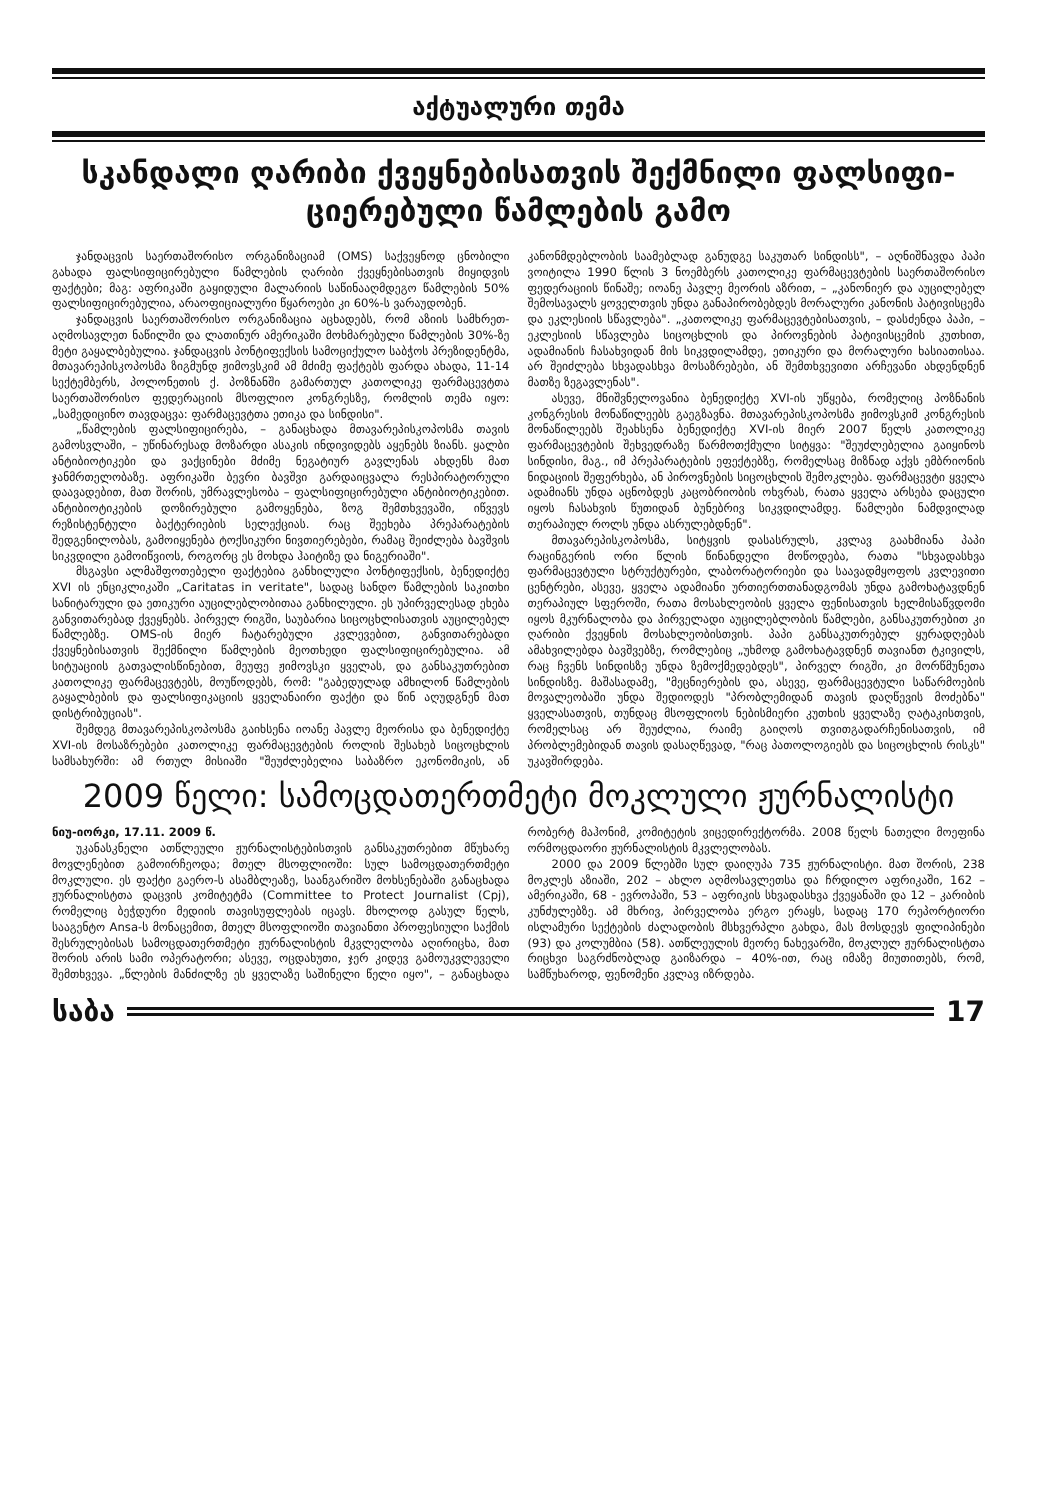აქტუალური თემა
სკანდალი ღარიბი ქვეყნებისათვის შექმნილი ფალსიფი-ციერებული წამლების გამო
ჯანდაცვის საერთაშორისო ორგანიზაციამ (OMS) საქვეყნოდ ცნობილი გახადა ფალსიფიცირებული წამლების ღარიბი ქვეყნებისათვის მიყიდვის ფაქტები; მაგ: აფრიკაში გაყიდული მალარიის საწინააღმდეგო წამლების 50% ფალსიფიცირებულია, არაოფიციალური წყაროები კი 60%-ს ვარაუდობენ.
ჯანდაცვის საერთაშორისო ორგანიზაცია აცხადებს, რომ აზიის სამხრეთ-აღმოსავლეთ ნაწილში და ლათინურ ამერიკაში მოხმარებული წამლების 30%-ზე მეტი გაყალბებულია. ჯანდაცვის პონტიფექსის სამოციქულო საბჭოს პრეზიდენტმა, მთავარეპისკოპოსმა ზიგმუნდ ჟიმოვსკიმ ამ მძიმე ფაქტებს ფარდა ახადა, 11-14 სექტემბერს, პოლონეთის ქ. პოზნანში გამართულ კათოლიკე ფარმაცევტთა საერთაშორისო ფედერაციის მსოფლიო კონგრესზე, რომლის თემა იყო: „სამედიცინო თავდაცვა: ფარმაცევტთა ეთიკა და სინდისი".
„წამლების ფალსიფიცირება, – განაცხადა მთავარეპისკოპოსმა თავის გამოსვლაში, – უწინარესად მოზარდი ასაკის ინდივიდებს აყენებს ზიანს. ყალბი ანტიბიოტიკები და ვაქცინები მძიმე ნეგატიურ გავლენას ახდენს მათ ჯანმრთელობაზე. აფრიკაში ბევრი ბავშვი გარდაიცვალა რესპირატორული დაავადებით, მათ შორის, უმრავლესობა – ფალსიფიცირებული ანტიბიოტიკებით. ანტიბიოტიკების დოზირებული გამოყენება, ზოგ შემთხვევაში, იწვევს რეზისტენტული ბაქტერიების სელექციას. რაც შეეხება პრეპარატების შედგენილობას, გამოიყენება ტოქსიკური ნივთიერებები, რამაც შეიძლება ბავშვის სიკვდილი გამოიწვიოს, როგორც ეს მოხდა ჰაიტიზე და ნიგერიაში".
მსგავსი ალმაშფოთებელი ფაქტებია განხილული პონტიფექსის, ბენედიქტე XVI ის ენციკლიკაში „Caritatas in veritate", სადაც სანდო წამლების საკითხი სანიტარული და ეთიკური აუცილებლობითაა განხილული. ეს უპირველესად ეხება განვითარებად ქვეყნებს. პირველ რიგში, საუბარია სიცოცხლისათვის აუცილებელ წამლებზე. OMS-ის მიერ ჩატარებული კვლევებით, განვითარებადი ქვეყნებისათვის შექმნილი წამლების მეოთხედი ფალსიფიცირებულია. ამ სიტუაციის გათვალისწინებით, მეუფე ჟიმოვსკი ყველას, და განსაკუთრებით კათოლიკე ფარმაცევტებს, მოუწოდებს, რომ: "გაბედულად ამხილონ წამლების გაყალბების და ფალსიფიკაციის ყველანაირი ფაქტი და წინ აღუდგნენ მათ დისტრიბუციას".
შემდეგ მთავარეპისკოპოსმა გაიხსენა იოანე პავლე მეორისა და ბენედიქტე XVI-ის მოსაზრებები კათოლიკე ფარმაცევტების როლის შესახებ სიცოცხლის სამსახურში: ამ რთულ მისიაში "შეუძლებელია საბაზრო ეკონომიკის, ან კანონმდებლობის საამებლად განუდგე საკუთარ სინდისს", – აღნიშნავდა პაპი ვოიტილა 1990 წლის 3 ნოემბერს კათოლიკე ფარმაცევტების საერთაშორისო ფედერაციის წინაშე; იოანე პავლე მეორის აზრით, – „კანონიერ და აუცილებელ შემოსავალს ყოველთვის უნდა განაპირობებდეს მორალური კანონის პატივისცემა და ეკლესიის სწავლება". „კათოლიკე ფარმაცევტებისათვის, – დასძენდა პაპი, – ეკლესიის სწავლება სიცოცხლის და პიროვნების პატივისცემის კუთხით, ადამიანის ჩასახვიდან მის სიკვდილამდე, ეთიკური და მორალური ხასიათისაა. არ შეიძლება სხვადასხვა მოსაზრებები, ან შემთხვევითი არჩევანი ახდენდნენ მათზე ზეგავლენას".
ასევე, მნიშვნელოვანია ბენედიქტე XVI-ის უწყება, რომელიც პოზნანის კონგრესის მონაწილეებს გაეგზავნა. მთავარეპისკოპოსმა ჟიმოვსკიმ კონგრესის მონაწილეებს შეახსენა ბენედიქტე XVI-ის მიერ 2007 წელს კათოლიკე ფარმაცევტების შეხვედრაზე წარმოთქმული სიტყვა: "შეუძლებელია გაიყინოს სინდისი, მაგ., იმ პრეპარატების ეფექტებზე, რომელსაც მიზნად აქვს ემბრიონის ნიდაციის შეფერხება, ან პიროვნების სიცოცხლის შემოკლება. ფარმაცევტი ყველა ადამიანს უნდა აცნობდეს კაცობრიობის ოხვრას, რათა ყველა არსება დაცული იყოს ჩასახვის წუთიდან ბუნებრივ სიკვდილამდე. წამლები ნამდვილად თერაპიულ როლს უნდა ასრულებდნენ".
მთავარეპისკოპოსმა, სიტყვის დასასრულს, კვლავ გაახმიანა პაპი რაცინგერის ორი წლის წინანდელი მოწოდება, რათა "სხვადასხვა ფარმაცევტული სტრუქტურები, ლაბორატორიები და საავადმყოფოს კვლევითი ცენტრები, ასევე, ყველა ადამიანი ურთიერთთანადგომას უნდა გამოხატავდნენ თერაპიულ სფეროში, რათა მოსახლეობის ყველა ფენისათვის ხელმისაწვდომი იყოს მკურნალობა და პირველადი აუცილებლობის წამლები, განსაკუთრებით კი ღარიბი ქვეყნის მოსახლეობისთვის. პაპი განსაკუთრებულ ყურადღებას ამახვილებდა ბავშვებზე, რომლებიც „უხმოდ გამოხატავდნენ თავიანთ ტკივილს, რაც ჩვენს სინდისზე უნდა ზემოქმედებდეს", პირველ რიგში, კი მორწმუნეთა სინდისზე. მაშასადამე, "მეცნიერების და, ასევე, ფარმაცევტული საწარმოების მოვალეობაში უნდა შედიოდეს "პრობლემიდან თავის დაღწევის მოძებნა" ყველასათვის, თუნდაც მსოფლიოს ნებისმიერი კუთხის ყველაზე ღატაკისთვის, რომელსაც არ შეუძლია, რაიმე გაიღოს თვითგადარჩენისათვის, იმ პრობლემებიდან თავის დასაღწევად, "რაც პათოლოგიებს და სიცოცხლის რისკს" უკავშირდება.
2009 წელი: სამოცდათერთმეტი მოკლული ჟურნალისტი
ნიუ-იორკი, 17.11. 2009 წ.
უკანასკნელი ათწლეული ჟურნალისტებისთვის განსაკუთრებით მწუხარე მოვლენებით გამოირჩეოდა; მთელ მსოფლიოში: სულ სამოცდათერთმეტი მოკლული. ეს ფაქტი გაერო-ს ასამბლეაზე, საანგარიშო მოხსენებაში განაცხადა ჟურნალისტთა დაცვის კომიტეტმა (Committee to Protect Journalist (Cpj), რომელიც ბეჭდური მედიის თავისუფლებას იცავს. მხოლოდ გასულ წელს, სააგენტო Ansa-ს მონაცემით, მთელ მსოფლიოში თავიანთი პროფესიული საქმის შესრულებისას სამოცდათერთმეტი ჟურნალისტის მკვლელობა აღირიცხა, მათ შორის არის სამი ოპერატორი; ასევე, ოცდახუთი, ჯერ კიდევ გამოუკვლეველი შემთხვევა. „წლების მანძილზე ეს ყველაზე საშინელი წელი იყო", – განაცხადა რობერტ მაჰონიმ, კომიტეტის ვიცედირექტორმა. 2008 წელს ნათელი მოეფინა ორმოცდაორი ჟურნალისტის მკვლელობას.
2000 და 2009 წლებში სულ დაიღუპა 735 ჟურნალისტი. მათ შორის, 238 მოკლეს აზიაში, 202 – ახლო აღმოსავლეთსა და ჩრდილო აფრიკაში, 162 – ამერიკაში, 68 - ევროპაში, 53 – აფრიკის სხვადასხვა ქვეყანაში და 12 – კარიბის კუნძულებზე. ამ მხრივ, პირველობა ერგო ერაყს, სადაც 170 რეპორტიორი ისლამური სექტების ძალადობის მსხვერპლი გახდა, მას მოსდევს ფილიპინები (93) და კოლუმბია (58). ათწლეულის მეორე ნახევარში, მოკლულ ჟურნალისტთა რიცხვი საგრძნობლად გაიზარდა – 40%-ით, რაც იმაზე მიუთითებს, რომ, სამწუხაროდ, ფენომენი კვლავ იზრდება.
საბა 17